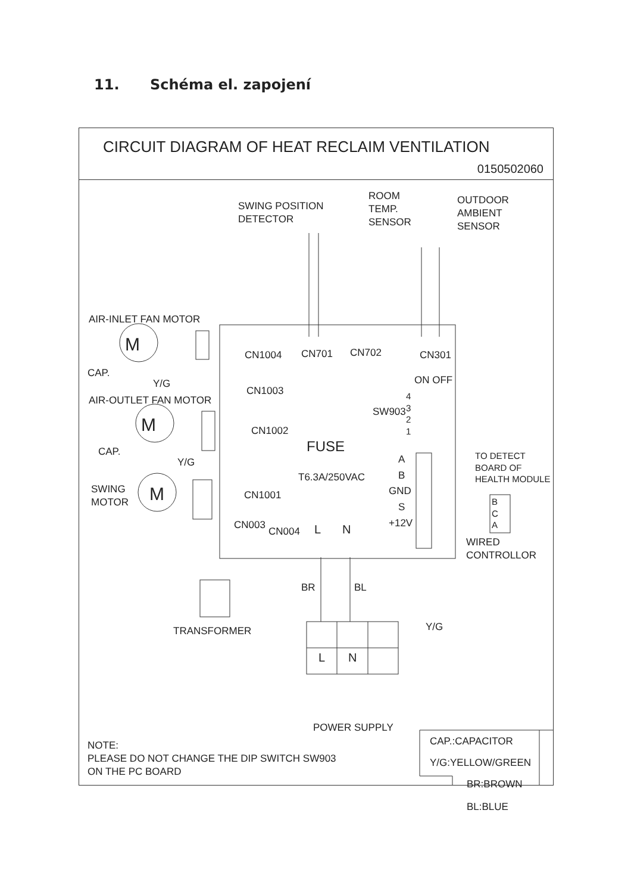11. Schéma el. zapojení
CIRCUIT DIAGRAM OF HEAT RECLAIM VENTILATION
0150502060
SWING POSITION
DETECTOR
ROOM
TEMP.
SENSOR
OUTDOOR
AMBIENT
SENSOR
AIR-INLET FAN MOTOR
M
CN1004 CN701 CN702 CN301
CAP.
Y/G ON OFF
CN1003
AIR-OUTLET FAN MOTOR
M
4
3
2
1
SW903
CN1002
CAP. FUSE
A
TO DETECT
BOARD OF
HEALTH MODULE
Y/G
T6.3A/250VAC B
SWING
MOTOR
M CN1001 GND
B
C
A
S
CN003
CN004 L N +12V
WIRED
CONTROLLOR
BR BL
TRANSFORMER Y/G
L N
CAP.:CAPACITOR
POWER SUPPLY
Y/G:YELLOW/GREEN
NOTE:
PLEASE DO NOT CHANGE THE DIP SWITCH SW903
ON THE PC BOARD
BR:BROWN
BL:BLUE